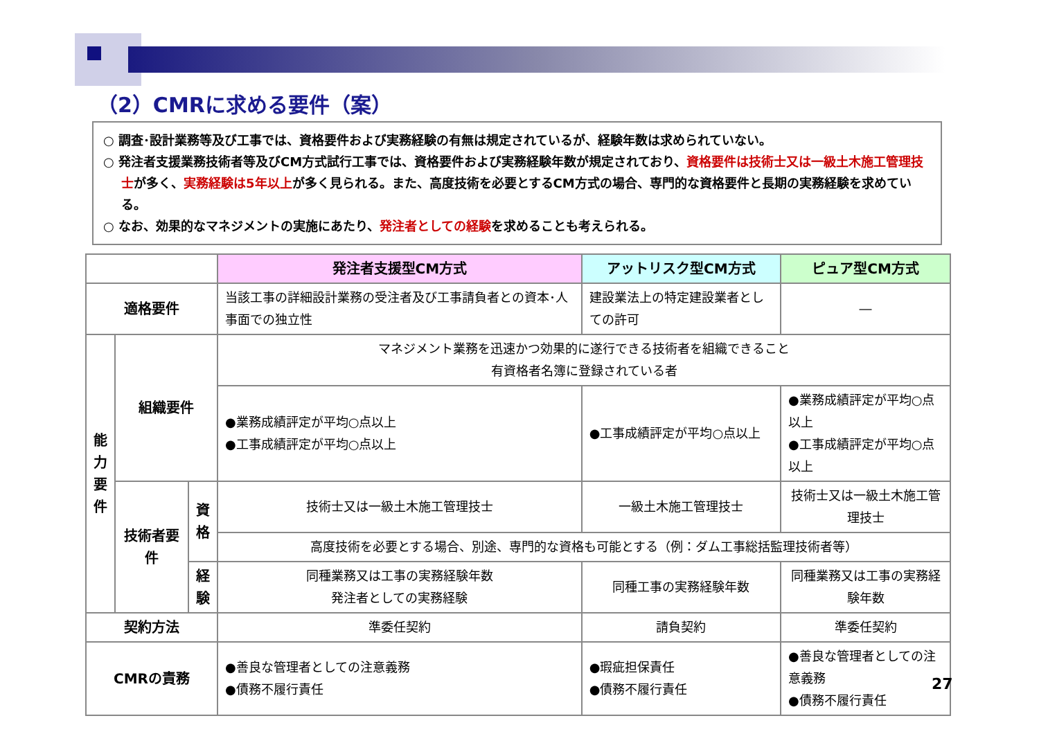（2）CMRに求める要件（案）
○ 調査･設計業務等及び工事では、資格要件および実務経験の有無は規定されているが、経験年数は求められていない。
○ 発注者支援業務技術者等及びCM方式試行工事では、資格要件および実務経験年数が規定されており、資格要件は技術士又は一級土木施工管理技士が多く、実務経験は5年以上が多く見られる。また、高度技術を必要とするCM方式の場合、専門的な資格要件と長期の実務経験を求めている。
○ なお、効果的なマネジメントの実施にあたり、発注者としての経験を求めることも考えられる。
| | | | 発注者支援型CM方式 | アットリスク型CM方式 | ピュア型CM方式 |
| --- | --- | --- | --- | --- | --- |
| 適格要件 | | | 当該工事の詳細設計業務の受注者及び工事請負者との資本･人事面での独立性 | 建設業法上の特定建設業者としての許可 | ― |
| 能力要件 | 組織要件 | | マネジメント業務を迅速かつ効果的に遂行できる技術者を組織できること 有資格者名簿に登録されている者 | | |
| | | | ●業務成績評定が平均○点以上 ●工事成績評定が平均○点以上 | ●工事成績評定が平均○点以上 | ●業務成績評定が平均○点以上 ●工事成績評定が平均○点以上 |
| | 技術者要件 | 資格 | 技術士又は一級土木施工管理技士 | 一級土木施工管理技士 | 技術士又は一級土木施工管理技士 |
| | | | 高度技術を必要とする場合、別途、専門的な資格も可能とする（例：ダム工事総括監理技術者等） | | |
| | | 経験 | 同種業務又は工事の実務経験年数 発注者としての実務経験 | 同種工事の実務経験年数 | 同種業務又は工事の実務経験年数 |
| 契約方法 | | | 準委任契約 | 請負契約 | 準委任契約 |
| CMRの責務 | | | ●善良な管理者としての注意義務 ●債務不履行責任 | ●瑕疵担保責任 ●債務不履行責任 | ●善良な管理者としての注意義務 ●債務不履行責任 |
27